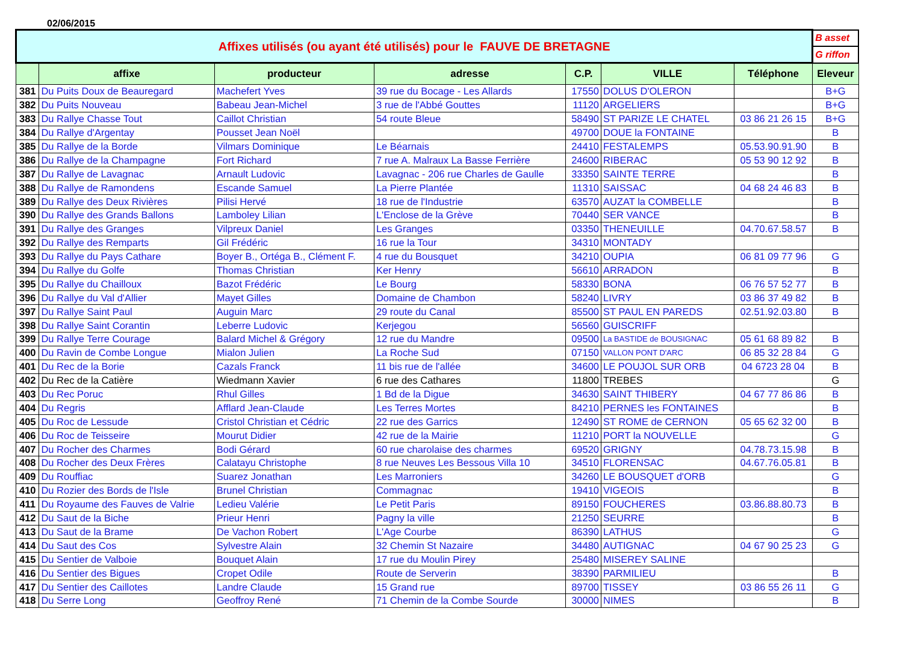02/06/2015
| Affixes utilisés (ou ayant été utilisés) pour le FAUVE DE BRETAGNE | | | | | | | B asset |
| | | | | | | | G riffon |
| | affixe | producteur | adresse | C.P. | VILLE | Téléphone | Eleveur |
| 381 | Du Puits Doux de Beauregard | Machefert Yves | 39 rue du Bocage - Les Allards | 17550 | DOLUS D'OLERON | | B+G |
| 382 | Du Puits Nouveau | Babeau Jean-Michel | 3 rue de l'Abbé Gouttes | 11120 | ARGELIERS | | B+G |
| 383 | Du Rallye Chasse Tout | Caillot Christian | 54 route Bleue | 58490 | ST PARIZE LE CHATEL | 03 86 21 26 15 | B+G |
| 384 | Du Rallye d'Argentay | Pousset Jean Noël | | 49700 | DOUE la FONTAINE | | B |
| 385 | Du Rallye de la Borde | Vilmars Dominique | Le Béarnais | 24410 | FESTALEMPS | 05.53.90.91.90 | B |
| 386 | Du Rallye de la Champagne | Fort Richard | 7 rue A. Malraux La Basse Ferrière | 24600 | RIBERAC | 05 53 90 12 92 | B |
| 387 | Du Rallye de Lavagnac | Arnault Ludovic | Lavagnac - 206 rue Charles de Gaulle | 33350 | SAINTE TERRE | | B |
| 388 | Du Rallye de Ramondens | Escande Samuel | La Pierre Plantée | 11310 | SAISSAC | 04 68 24 46 83 | B |
| 389 | Du Rallye des Deux Rivières | Pilisi Hervé | 18 rue de l'Industrie | 63570 | AUZAT la COMBELLE | | B |
| 390 | Du Rallye des Grands Ballons | Lamboley Lilian | L'Enclose de la Grève | 70440 | SER VANCE | | B |
| 391 | Du Rallye des Granges | Vilpreux Daniel | Les Granges | 03350 | THENEUILLE | 04.70.67.58.57 | B |
| 392 | Du Rallye des Remparts | Gil Frédéric | 16 rue la Tour | 34310 | MONTADY | | |
| 393 | Du Rallye du Pays Cathare | Boyer B., Ortéga B., Clément F. | 4 rue du Bousquet | 34210 | OUPIA | 06 81 09 77 96 | G |
| 394 | Du Rallye du Golfe | Thomas Christian | Ker Henry | 56610 | ARRADON | | B |
| 395 | Du Rallye du Chailloux | Bazot Frédéric | Le Bourg | 58330 | BONA | 06 76 57 52 77 | B |
| 396 | Du Rallye du Val d'Allier | Mayet Gilles | Domaine de Chambon | 58240 | LIVRY | 03 86 37 49 82 | B |
| 397 | Du Rallye Saint Paul | Auguin Marc | 29 route du Canal | 85500 | ST PAUL EN PAREDS | 02.51.92.03.80 | B |
| 398 | Du Rallye Saint Corantin | Leberre Ludovic | Kerjegou | 56560 | GUISCRIFF | | |
| 399 | Du Rallye Terre Courage | Balard Michel & Grégory | 12 rue du Mandre | 09500 | La BASTIDE de BOUSIGNAC | 05 61 68 89 82 | B |
| 400 | Du Ravin de Combe Longue | Mialon Julien | La Roche Sud | 07150 | VALLON PONT D'ARC | 06 85 32 28 84 | G |
| 401 | Du Rec de la Borie | Cazals Franck | 11 bis rue de l'allée | 34600 | LE POUJOL SUR ORB | 04 6723 28 04 | B |
| 402 | Du Rec de la Catière | Wiedmann Xavier | 6 rue des Cathares | 11800 | TREBES | | G |
| 403 | Du Rec Poruc | Rhul Gilles | 1 Bd de la Digue | 34630 | SAINT THIBERY | 04 67 77 86 86 | B |
| 404 | Du Regris | Afflard Jean-Claude | Les Terres Mortes | 84210 | PERNES les FONTAINES | | B |
| 405 | Du Roc de Lessude | Cristol Christian et Cédric | 22 rue des Garrics | 12490 | ST ROME de CERNON | 05 65 62 32 00 | B |
| 406 | Du Roc de Teisseire | Mourut Didier | 42 rue de la Mairie | 11210 | PORT la NOUVELLE | | G |
| 407 | Du Rocher des Charmes | Bodi Gérard | 60 rue charolaise des charmes | 69520 | GRIGNY | 04.78.73.15.98 | B |
| 408 | Du Rocher des Deux Frères | Calatayu Christophe | 8 rue Neuves Les Bessous Villa 10 | 34510 | FLORENSAC | 04.67.76.05.81 | B |
| 409 | Du Rouffiac | Suarez Jonathan | Les Marroniers | 34260 | LE BOUSQUET d'ORB | | G |
| 410 | Du Rozier des Bords de l'Isle | Brunel Christian | Commagnac | 19410 | VIGEOIS | | B |
| 411 | Du Royaume des Fauves de Valrie | Ledieu Valérie | Le Petit Paris | 89150 | FOUCHERES | 03.86.88.80.73 | B |
| 412 | Du Saut de la Biche | Prieur Henri | Pagny la ville | 21250 | SEURRE | | B |
| 413 | Du Saut de la Brame | De Vachon Robert | L'Age Courbe | 86390 | LATHUS | | G |
| 414 | Du Saut des Cos | Sylvestre Alain | 32 Chemin St Nazaire | 34480 | AUTIGNAC | 04 67 90 25 23 | G |
| 415 | Du Sentier de Valboie | Bouquet Alain | 17 rue du Moulin Pirey | 25480 | MISEREY SALINE | | |
| 416 | Du Sentier des Bigues | Cropet Odile | Route de Serverin | 38390 | PARMILIEU | | B |
| 417 | Du Sentier des Caillotes | Landre Claude | 15 Grand rue | 89700 | TISSEY | 03 86 55 26 11 | G |
| 418 | Du Serre Long | Geoffroy René | 71 Chemin de la Combe Sourde | 30000 | NIMES | | B |